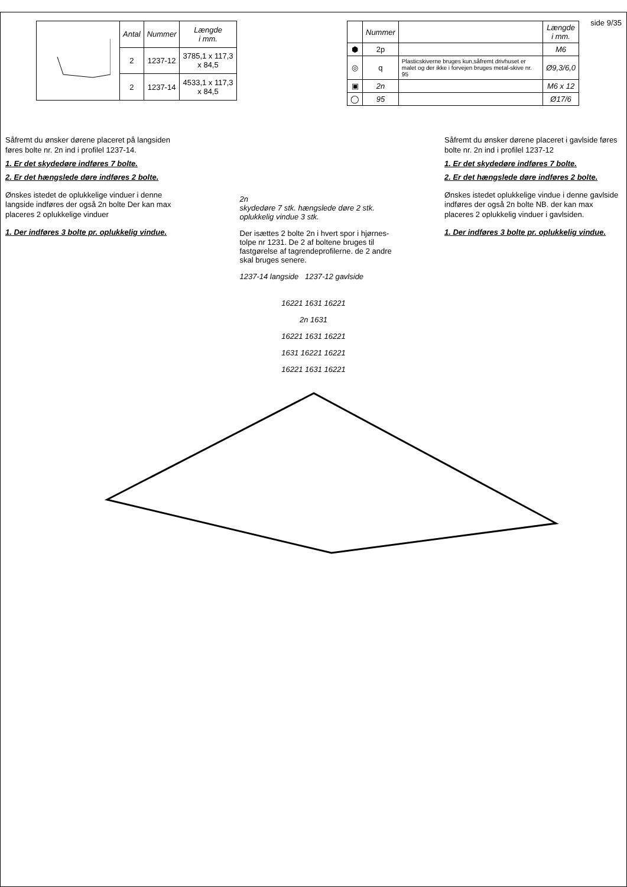side 9/35
| | Antal | Nummer | Længde i mm. |
| | 2 | 1237-12 | 3785,1 x 117,3 x 84,5 |
| | 2 | 1237-14 | 4533,1 x 117,3 x 84,5 |
| | Nummer | | Længde i mm. |
| ⬢ | 2p | | M6 |
| ◎ | q | Plasticskiverne bruges kun,såfremt drivhuset er malet og der ikke i forvejen bruges metal-skive nr. 95 | Ø9,3/6,0 |
| ▣ | 2n | | M6 x 12 |
| ◯ | 95 | | Ø17/6 |
Såfremt du ønsker dørene placeret på langsiden føres bolte nr. 2n ind i profilel 1237-14.
1. Er det skydedøre indføres 7 bolte.
2. Er det hængslede døre indføres 2 bolte.
Ønskes istedet de oplukkelige vinduer i denne langside indføres der også 2n bolte Der kan max placeres 2 oplukkelige vinduer
1. Der indføres 3 bolte pr. oplukkelig vindue.
2n
skydedøre 7 stk. hængslede døre 2 stk. oplukkelig vindue 3 stk.
Der isættes 2 bolte 2n i hvert spor i hjørnes-tolpe nr 1231. De 2 af boltene bruges til fastgørelse af tagrendeprofilerne. de 2 andre skal bruges senere.
1237-14 langside 1237-12 gavlside
Såfremt du ønsker dørene placeret i gavlside føres bolte nr. 2n ind i profilel 1237-12
1. Er det skydedøre indføres 7 bolte.
2. Er det hængslede døre indføres 2 bolte.
Ønskes istedet oplukkelige vindue i denne gavlside indføres der også 2n bolte NB. der kan max placeres 2 oplukkelig vinduer i gavlsiden.
1. Der indføres 3 bolte pr. oplukkelig vindue.
16221 1631 16221
2n 1631
16221 1631 16221
1631 16221 16221
16221 1631 16221